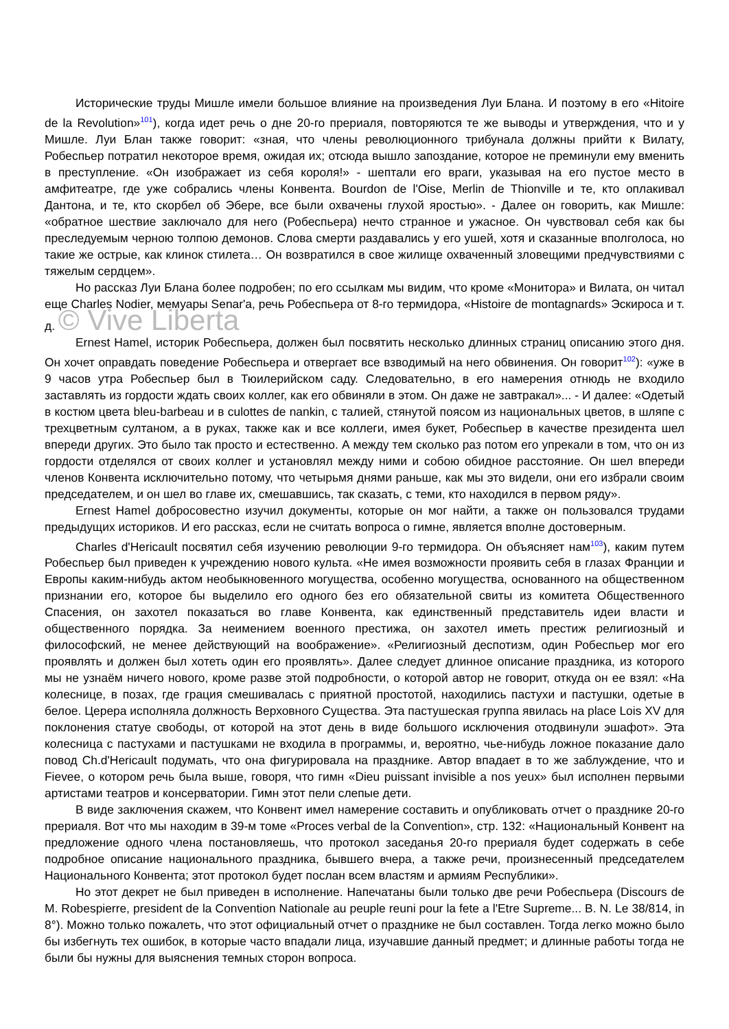Исторические труды Мишле имели большое влияние на произведения Луи Блана. И поэтому в его «Hitoire de la Revolution»<sup>101</sup>), когда идет речь о дне 20-го прериаля, повторяются те же выводы и утверждения, что и у Мишле. Луи Блан также говорит: «зная, что члены революционного трибунала должны прийти к Вилату, Робеспьер потратил некоторое время, ожидая их; отсюда вышло запоздание, которое не преминули ему вменить в преступление. «Он изображает из себя короля!» - шептали его враги, указывая на его пустое место в амфитеатре, где уже собрались члены Конвента. Bourdon de l'Oise, Merlin de Thionville и те, кто оплакивал Дантона, и те, кто скорбел об Эбере, все были охвачены глухой яростью». - Далее он говорить, как Мишле: «обратное шествие заключало для него (Робеспьера) нечто странное и ужасное. Он чувствовал себя как бы преследуемым черною толпою демонов. Слова смерти раздавались у его ушей, хотя и сказанные вполголоса, но такие же острые, как клинок стилета… Он возвратился в свое жилище охваченный зловещими предчувствиями с тяжелым сердцем».
Но рассказ Луи Блана более подробен; по его ссылкам мы видим, что кроме «Монитора» и Вилата, он читал еще Charles Nodier, мемуары Senar'a, речь Робеспьера от 8-го термидора, «Histoire de montagnards» Эскироса и т. д. © Vive Liberta
Ernest Hamel, историк Робеспьера, должен был посвятить несколько длинных страниц описанию этого дня. Он хочет оправдать поведение Робеспьера и отвергает все взводимый на него обвинения. Он говорит<sup>102</sup>): «уже в 9 часов утра Робеспьер был в Тюилерийском саду. Следовательно, в его намерения отнюдь не входило заставлять из гордости ждать своих коллег, как его обвиняли в этом. Он даже не завтракал»... - И далее: «Одетый в костюм цвета bleu-barbeau и в culottes de nankin, с талией, стянутой поясом из национальных цветов, в шляпе с трехцветным султаном, а в руках, также как и все коллеги, имея букет, Робеспьер в качестве президента шел впереди других. Это было так просто и естественно. А между тем сколько раз потом его упрекали в том, что он из гордости отделялся от своих коллег и установлял между ними и собою обидное расстояние. Он шел впереди членов Конвента исключительно потому, что четырьмя днями раньше, как мы это видели, они его избрали своим председателем, и он шел во главе их, смешавшись, так сказать, с теми, кто находился в первом ряду».
Ernest Hamel добросовестно изучил документы, которые он мог найти, а также он пользовался трудами предыдущих историков. И его рассказ, если не считать вопроса о гимне, является вполне достоверным.
Charles d'Hericault посвятил себя изучению революции 9-го термидора. Он объясняет нам<sup>103</sup>), каким путем Робеспьер был приведен к учреждению нового культа. «Не имея возможности проявить себя в глазах Франции и Европы каким-нибудь актом необыкновенного могущества, особенно могущества, основанного на общественном признании его, которое бы выделило его одного без его обязательной свиты из комитета Общественного Спасения, он захотел показаться во главе Конвента, как единственный представитель идеи власти и общественного порядка. За неимением военного престижа, он захотел иметь престиж религиозный и философский, не менее действующий на воображение». «Религиозный деспотизм, один Робеспьер мог его проявлять и должен был хотеть один его проявлять». Далее следует длинное описание праздника, из которого мы не узнаём ничего нового, кроме разве этой подробности, о которой автор не говорит, откуда он ее взял: «На колеснице, в позах, где грация смешивалась с приятной простотой, находились пастухи и пастушки, одетые в белое. Церера исполняла должность Верховного Существа. Эта пастушеская группа явилась на place Lois XV для поклонения статуе свободы, от которой на этот день в виде большого исключения отодвинули эшафот». Эта колесница с пастухами и пастушками не входила в программы, и, вероятно, чье-нибудь ложное показание дало повод Ch.d'Hericault подумать, что она фигурировала на празднике. Автор впадает в то же заблуждение, что и Fievee, о котором речь была выше, говоря, что гимн «Dieu puissant invisible a nos yeux» был исполнен первыми артистами театров и консерватории. Гимн этот пели слепые дети.
В виде заключения скажем, что Конвент имел намерение составить и опубликовать отчет о празднике 20-го прериаля. Вот что мы находим в 39-м томе «Proces verbal de la Convention», стр. 132: «Национальный Конвент на предложение одного члена постановляешь, что протокол заседанья 20-го прериаля будет содержать в себе подробное описание национального праздника, бывшего вчера, а также речи, произнесенный председателем Национального Конвента; этот протокол будет послан всем властям и армиям Республики».
Но этот декрет не был приведен в исполнение. Напечатаны были только две речи Робеспьера (Discours de M. Robespierre, president de la Convention Nationale au peuple reuni pour la fete a l'Etre Supreme... B. N. Le 38/814, in 8°). Можно только пожалеть, что этот официальный отчет о празднике не был составлен. Тогда легко можно было бы избегнуть тех ошибок, в которые часто впадали лица, изучавшие данный предмет; и длинные работы тогда не были бы нужны для выяснения темных сторон вопроса.